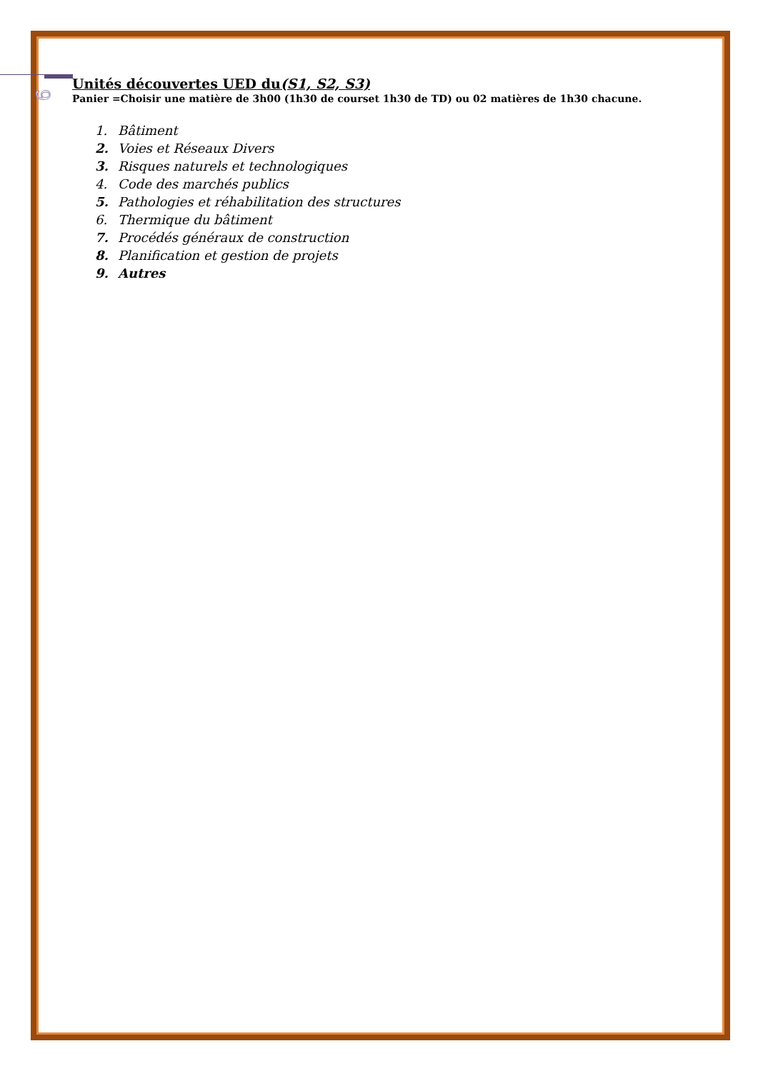9
Unités découvertes UED du(S1, S2, S3)
Panier =Choisir une matière de 3h00 (1h30 de courset 1h30 de TD) ou 02 matières de 1h30 chacune.
1. Bâtiment
2. Voies et Réseaux Divers
3. Risques naturels et technologiques
4. Code des marchés publics
5. Pathologies et réhabilitation des structures
6. Thermique du bâtiment
7. Procédés généraux de construction
8. Planification et gestion de projets
9. Autres